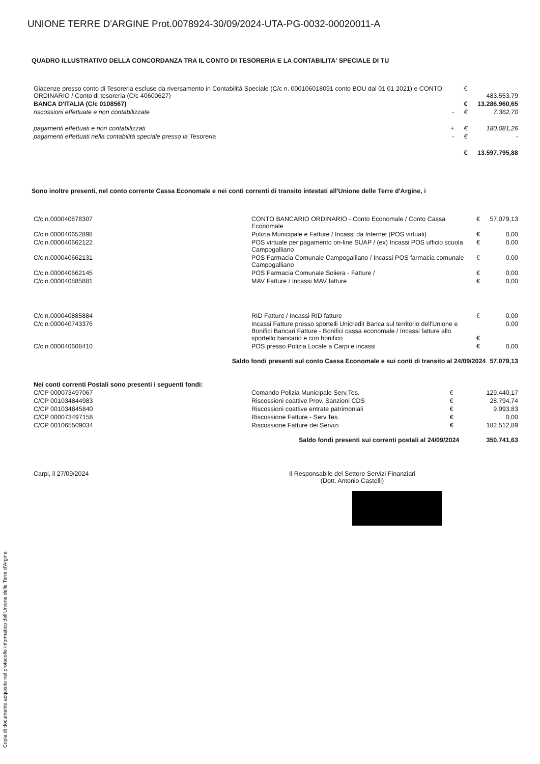UNIONE TERRE D'ARGINE Prot.0078924-30/09/2024-UTA-PG-0032-00020011-A
Copia di documento acquisito nel protocollo informatico dell'Unione delle Terre d'Argine.
QUADRO ILLUSTRATIVO DELLA CONCORDANZA TRA IL CONTO DI TESORERIA E LA CONTABILITA' SPECIALE DI TU
| Giacenze presso conto di Tesoreria escluse da riversamento in Contabilità Speciale (C/c n. 000106018091 conto BOU dal 01 01 2021) e CONTO ORDINARIO / Conto di tesoreria (C/c 40600627) | | € | 483.553,79 |
| BANCA D'ITALIA (C/c 0108567) | | € | 13.286.960,65 |
| riscossioni effettuate e non contabilizzate | - | € | 7.362,70 |
| pagamenti effettuati e non contabilizzati | + | € | 180.081,26 |
| pagamenti effettuati nella contabilità speciale presso la Tesoreria | - | € | - |
| | | € | 13.597.795,88 |
Sono inoltre presenti, nel conto corrente Cassa Economale e nei conti correnti di transito intestati all'Unione delle Terre d'Argine, i
| C/c n.000040878307 | CONTO BANCARIO ORDINARIO - Conto Economale / Conto Cassa Economale | € | 57.079,13 |
| C/c n.000040652898 | Polizia Municipale e Fatture / Incassi da Internet (POS virtuali) | € | 0,00 |
| C/c n.000040662122 | POS virtuale per pagamento on-line SUAP / (ex) Incassi POS ufficio scuola Campogalliano | € | 0,00 |
| C/c n.000040662131 | POS Farmacia Comunale Campogalliano / Incassi POS farmacia comunale Campogalliano | € | 0,00 |
| C/c n.000040662145 | POS Farmacia Comunale Soliera - Fatture / | € | 0,00 |
| C/c n.000040885881 | MAV Fatture / Incassi MAV fatture | € | 0,00 |
| C/c n.000040885884 | RID Fatture / Incassi RID fatture | € | 0,00 |
| C/c n.000040743376 | Incassi Fatture presso sportelli Unicredit Banca sul territorio dell'Unione e Bonifici Bancari Fatture - Bonifici cassa economale / Incassi fatture allo sportello bancario e con bonifico | € | 0,00 |
| C/c n.000040608410 | POS presso Polizia Locale a Carpi e incassi | € | 0,00 |
| Saldo fondi presenti sul conto Cassa Economale e sui conti di transito al 24/09/2024 | | | 57.079,13 |
| Nei conti correnti Postali sono presenti i seguenti fondi: | | | |
| C/CP 000073497067 | Comando Polizia Municipale Serv.Tes. | € | 129.440,17 |
| C/CP 001034844983 | Riscossioni coattive Prov. Sanzioni CDS | € | 28.794,74 |
| C/CP 001034845840 | Riscossioni coattive entrate patrimoniali | € | 9.993,83 |
| C/CP 000073497158 | Riscossione Fatture - Serv.Tes. | € | 0,00 |
| C/CP 001065509034 | Riscossione Fatture dei Servizi | € | 182.512,89 |
| Saldo fondi presenti sui correnti postali al 24/09/2024 | | | 350.741,63 |
| Carpi, il 27/09/2024 | Il Responsabile del Settore Servizi Finanziari (Dott. Antonio Castelli) |